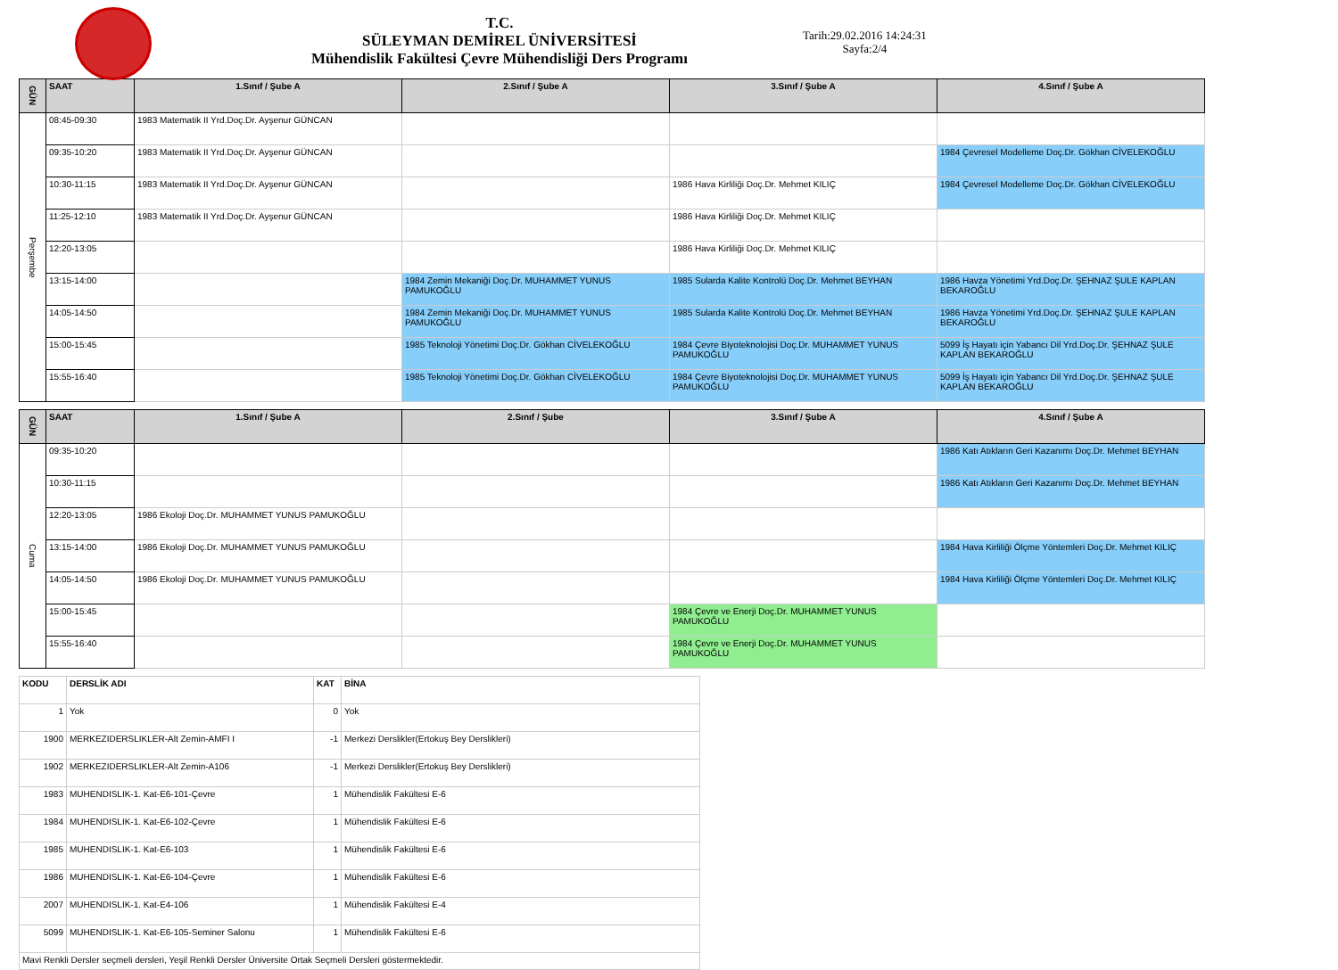T.C.
SÜLEYMAN DEMİREL ÜNİVERSİTESİ
Mühendislik Fakültesi Çevre Mühendisliği Ders Programı
Tarih:29.02.2016 14:24:31
Sayfa:2/4
| GÜN | SAAT | 1.Sınıf / Şube A | 2.Sınıf / Şube A | 3.Sınıf / Şube A | 4.Sınıf / Şube A |
| --- | --- | --- | --- | --- | --- |
| Perşembe | 08:45-09:30 | 1983 Matematik II Yrd.Doç.Dr. Ayşenur GÜNCAN | | | |
| | 09:35-10:20 | 1983 Matematik II Yrd.Doç.Dr. Ayşenur GÜNCAN | | | 1984 Çevresel Modelleme Doç.Dr. Gökhan CİVELEKOĞLU |
| | 10:30-11:15 | 1983 Matematik II Yrd.Doç.Dr. Ayşenur GÜNCAN | | 1986 Hava Kirliliği Doç.Dr. Mehmet KILIÇ | 1984 Çevresel Modelleme Doç.Dr. Gökhan CİVELEKOĞLU |
| | 11:25-12:10 | 1983 Matematik II Yrd.Doç.Dr. Ayşenur GÜNCAN | | 1986 Hava Kirliliği Doç.Dr. Mehmet KILIÇ | |
| | 12:20-13:05 | | | 1986 Hava Kirliliği Doç.Dr. Mehmet KILIÇ | |
| | 13:15-14:00 | | 1984 Zemin Mekaniği Doç.Dr. MUHAMMET YUNUS PAMUKOĞLU | 1985 Sularda Kalite Kontrolü Doç.Dr. Mehmet BEYHAN | 1986 Havza Yönetimi Yrd.Doç.Dr. ŞEHNAZ ŞULE KAPLAN BEKAROĞLU |
| | 14:05-14:50 | | 1984 Zemin Mekaniği Doç.Dr. MUHAMMET YUNUS PAMUKOĞLU | 1985 Sularda Kalite Kontrolü Doç.Dr. Mehmet BEYHAN | 1986 Havza Yönetimi Yrd.Doç.Dr. ŞEHNAZ ŞULE KAPLAN BEKAROĞLU |
| | 15:00-15:45 | | 1985 Teknoloji Yönetimi Doç.Dr. Gökhan CİVELEKOĞLU | 1984 Çevre Biyoteknolojisi Doç.Dr. MUHAMMET YUNUS PAMUKOĞLU | 5099 İş Hayatı için Yabancı Dil Yrd.Doç.Dr. ŞEHNAZ ŞULE KAPLAN BEKAROĞLU |
| | 15:55-16:40 | | 1985 Teknoloji Yönetimi Doç.Dr. Gökhan CİVELEKOĞLU | 1984 Çevre Biyoteknolojisi Doç.Dr. MUHAMMET YUNUS PAMUKOĞLU | 5099 İş Hayatı için Yabancı Dil Yrd.Doç.Dr. ŞEHNAZ ŞULE KAPLAN BEKAROĞLU |
| GÜN | SAAT | 1.Sınıf / Şube A | 2.Sınıf / Şube | 3.Sınıf / Şube A | 4.Sınıf / Şube A |
| --- | --- | --- | --- | --- | --- |
| Cuma | 09:35-10:20 | | | | 1986 Katı Atıkların Geri Kazanımı Doç.Dr. Mehmet BEYHAN |
| | 10:30-11:15 | | | | 1986 Katı Atıkların Geri Kazanımı Doç.Dr. Mehmet BEYHAN |
| | 12:20-13:05 | 1986 Ekoloji Doç.Dr. MUHAMMET YUNUS PAMUKOĞLU | | | |
| | 13:15-14:00 | 1986 Ekoloji Doç.Dr. MUHAMMET YUNUS PAMUKOĞLU | | | 1984 Hava Kirliliği Ölçme Yöntemleri Doç.Dr. Mehmet KILIÇ |
| | 14:05-14:50 | 1986 Ekoloji Doç.Dr. MUHAMMET YUNUS PAMUKOĞLU | | | 1984 Hava Kirliliği Ölçme Yöntemleri Doç.Dr. Mehmet KILIÇ |
| | 15:00-15:45 | | | 1984 Çevre ve Enerji Doç.Dr. MUHAMMET YUNUS PAMUKOĞLU | |
| | 15:55-16:40 | | | 1984 Çevre ve Enerji Doç.Dr. MUHAMMET YUNUS PAMUKOĞLU | |
| KODU | DERSLİK ADI | KAT | BİNA |
| --- | --- | --- | --- |
| 1 | Yok | 0 | Yok |
| 1900 | MERKEZIDERSLIKLER-Alt Zemin-AMFI I | -1 | Merkezi Derslikler(Ertokuş Bey Derslikleri) |
| 1902 | MERKEZIDERSLIKLER-Alt Zemin-A106 | -1 | Merkezi Derslikler(Ertokuş Bey Derslikleri) |
| 1983 | MUHENDISLIK-1. Kat-E6-101-Çevre | 1 | Mühendislik Fakültesi E-6 |
| 1984 | MUHENDISLIK-1. Kat-E6-102-Çevre | 1 | Mühendislik Fakültesi E-6 |
| 1985 | MUHENDISLIK-1. Kat-E6-103 | 1 | Mühendislik Fakültesi E-6 |
| 1986 | MUHENDISLIK-1. Kat-E6-104-Çevre | 1 | Mühendislik Fakültesi E-6 |
| 2007 | MUHENDISLIK-1. Kat-E4-106 | 1 | Mühendislik Fakültesi E-4 |
| 5099 | MUHENDISLIK-1. Kat-E6-105-Seminer Salonu | 1 | Mühendislik Fakültesi E-6 |
| Mavi Renkli Dersler seçmeli dersleri, Yeşil Renkli Dersler Üniversite Ortak Seçmeli Dersleri göstermektedir. | | | |